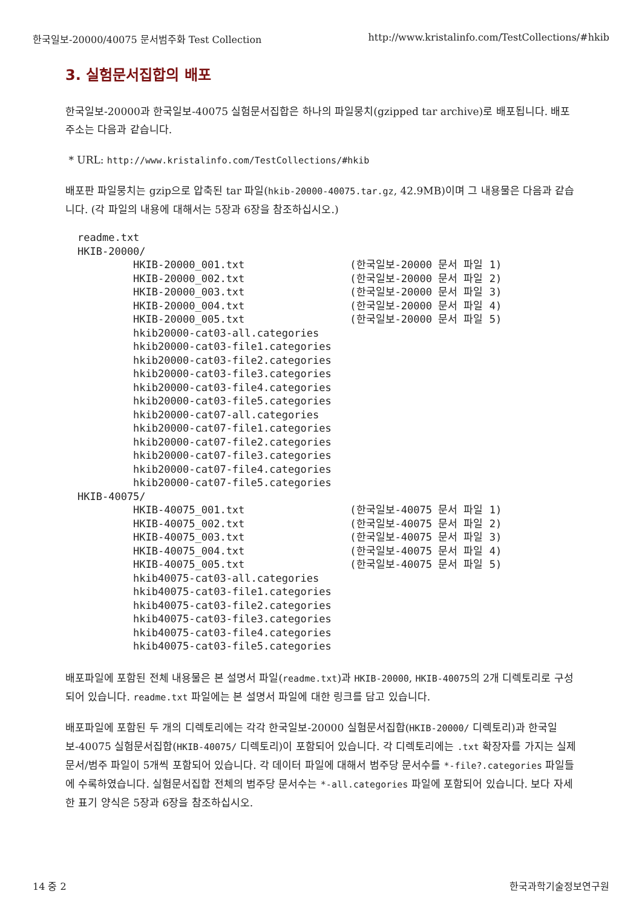한국일보-20000/40075 문서범주화 Test Collection http://www.kristalinfo.com/TestCollections/#hkib
3. 실험문서집합의 배포
한국일보-20000과 한국일보-40075 실험문서집합은 하나의 파일뭉치(gzipped tar archive)로 배포됩니다. 배포 주소는 다음과 같습니다.
* URL: http://www.kristalinfo.com/TestCollections/#hkib
배포판 파일뭉치는 gzip으로 압축된 tar 파일(hkib-20000-40075.tar.gz, 42.9MB)이며 그 내용물은 다음과 같습니다. (각 파일의 내용에 대해서는 5장과 6장을 참조하십시오.)
readme.txt
HKIB-20000/
         HKIB-20000_001.txt                 (한국일보-20000 문서 파일 1)
         HKIB-20000_002.txt                 (한국일보-20000 문서 파일 2)
         HKIB-20000_003.txt                 (한국일보-20000 문서 파일 3)
         HKIB-20000_004.txt                 (한국일보-20000 문서 파일 4)
         HKIB-20000_005.txt                 (한국일보-20000 문서 파일 5)
         hkib20000-cat03-all.categories
         hkib20000-cat03-file1.categories
         hkib20000-cat03-file2.categories
         hkib20000-cat03-file3.categories
         hkib20000-cat03-file4.categories
         hkib20000-cat03-file5.categories
         hkib20000-cat07-all.categories
         hkib20000-cat07-file1.categories
         hkib20000-cat07-file2.categories
         hkib20000-cat07-file3.categories
         hkib20000-cat07-file4.categories
         hkib20000-cat07-file5.categories
HKIB-40075/
         HKIB-40075_001.txt                 (한국일보-40075 문서 파일 1)
         HKIB-40075_002.txt                 (한국일보-40075 문서 파일 2)
         HKIB-40075_003.txt                 (한국일보-40075 문서 파일 3)
         HKIB-40075_004.txt                 (한국일보-40075 문서 파일 4)
         HKIB-40075_005.txt                 (한국일보-40075 문서 파일 5)
         hkib40075-cat03-all.categories
         hkib40075-cat03-file1.categories
         hkib40075-cat03-file2.categories
         hkib40075-cat03-file3.categories
         hkib40075-cat03-file4.categories
         hkib40075-cat03-file5.categories
배포파일에 포함된 전체 내용물은 본 설명서 파일(readme.txt)과 HKIB-20000, HKIB-40075의 2개 디렉토리로 구성되어 있습니다. readme.txt 파일에는 본 설명서 파일에 대한 링크를 담고 있습니다.
배포파일에 포함된 두 개의 디렉토리에는 각각 한국일보-20000 실험문서집합(HKIB-20000/ 디렉토리)과 한국일보-40075 실험문서집합(HKIB-40075/ 디렉토리)이 포함되어 있습니다. 각 디렉토리에는 .txt 확장자를 가지는 실제 문서/범주 파일이 5개씩 포함되어 있습니다. 각 데이터 파일에 대해서 범주당 문서수를 *-file?.categories 파일들에 수록하였습니다. 실험문서집합 전체의 범주당 문서수는 *-all.categories 파일에 포함되어 있습니다. 보다 자세한 표기 양식은 5장과 6장을 참조하십시오.
14 중 2 한국과학기술정보연구원